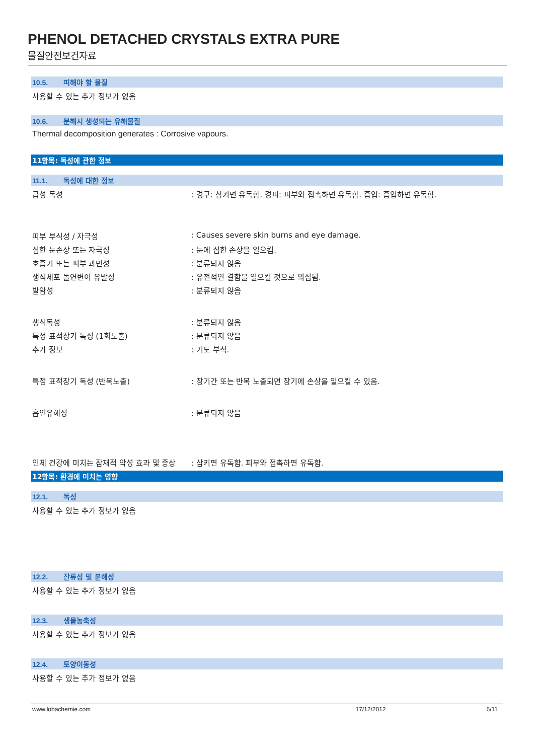PHENOL DETACHED CRYSTALS EXTRA PURE
물질안전보건자료
10.5. 피해야 할 물질
사용할 수 있는 추가 정보가 없음
10.6. 분해시 생성되는 유해물질
Thermal decomposition generates : Corrosive vapours.
11항목: 독성에 관한 정보
11.1. 독성에 대한 정보
급성 독성 : 경구: 삼키면 유독함. 경피: 피부와 접촉하면 유독함. 흡입: 흡입하면 유독함.
피부 부식성 / 자극성 : Causes severe skin burns and eye damage.
심한 눈손상 또는 자극성 : 눈에 심한 손상을 일으킴.
호흡기 또는 피부 과민성 : 분류되지 않음
생식세포 돌연변이 유발성 : 유전적인 결함을 일으킬 것으로 의심됨.
발암성 : 분류되지 않음
생식독성 : 분류되지 않음
특정 표적장기 독성 (1회노출) : 분류되지 않음
추가 정보 : 기도 부식.
특정 표적장기 독성 (반복노출) : 장기간 또는 반복 노출되면 장기에 손상을 일으킬 수 있음.
흡인유해성 : 분류되지 않음
인체 건강에 미치는 잠재적 악성 효과 및 증상
: 삼키면 유독함. 피부와 접촉하면 유독함.
12항목: 환경에 미치는 영향
12.1. 독성
사용할 수 있는 추가 정보가 없음
12.2. 잔류성 및 분해성
사용할 수 있는 추가 정보가 없음
12.3. 생물농축성
사용할 수 있는 추가 정보가 없음
12.4. 토양이동성
사용할 수 있는 추가 정보가 없음
www.lobachemie.com 17/12/2012 6/11